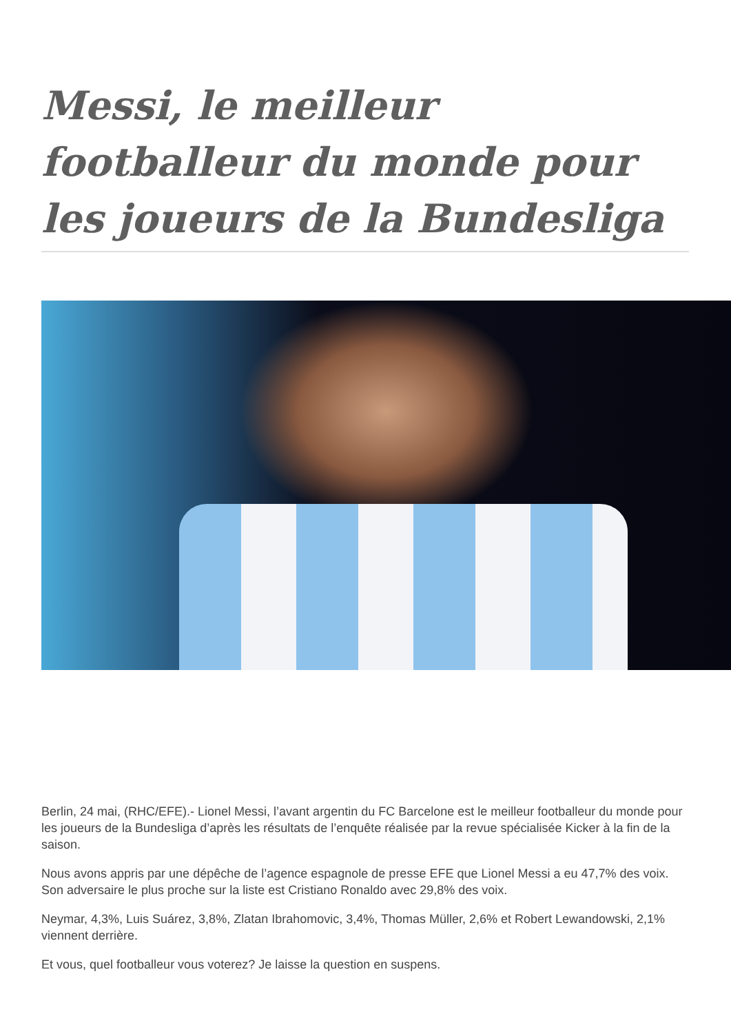Messi, le meilleur footballeur du monde pour les joueurs de la Bundesliga
Berlin, 24 mai, (RHC/EFE).- Lionel Messi, l’avant argentin du FC Barcelone est le meilleur footballeur du monde pour les joueurs de la Bundesliga d’après les résultats de l’enquête réalisée par la revue spécialisée Kicker à la fin de la saison.
Nous avons appris par une dépêche de l’agence espagnole de presse EFE que Lionel Messi a eu 47,7% des voix. Son adversaire le plus proche sur la liste est Cristiano Ronaldo avec 29,8% des voix.
Neymar, 4,3%, Luis Suárez, 3,8%, Zlatan Ibrahomovic, 3,4%, Thomas Müller, 2,6% et Robert Lewandowski, 2,1% viennent derrière.
Et vous, quel footballeur vous voterez? Je laisse la question en suspens.